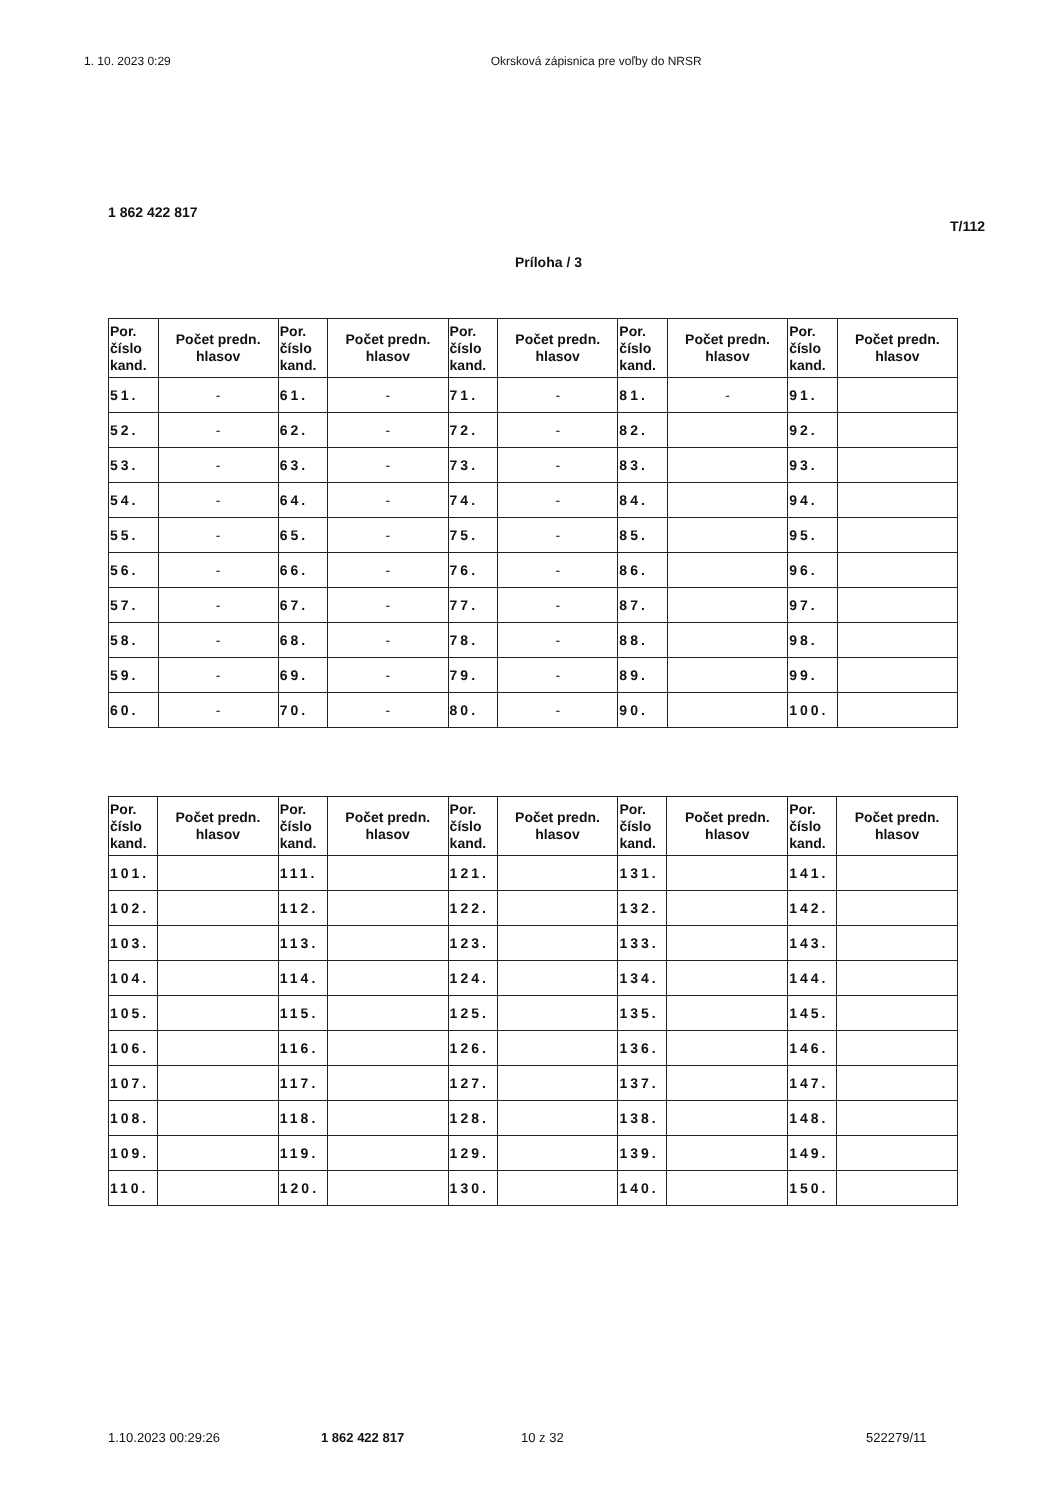1. 10. 2023 0:29 Okrsková zápisnica pre voľby do NRSR
1 862 422 817
T/112
Príloha / 3
| Por. číslo kand. | Počet predn. hlasov | Por. číslo kand. | Počet predn. hlasov | Por. číslo kand. | Počet predn. hlasov | Por. číslo kand. | Počet predn. hlasov | Por. číslo kand. | Počet predn. hlasov |
| --- | --- | --- | --- | --- | --- | --- | --- | --- | --- |
| 51. | - | 61. | - | 71. | - | 81. | - | 91. | |
| 52. | - | 62. | - | 72. | - | 82. | | 92. | |
| 53. | - | 63. | - | 73. | - | 83. | | 93. | |
| 54. | - | 64. | - | 74. | - | 84. | | 94. | |
| 55. | - | 65. | - | 75. | - | 85. | | 95. | |
| 56. | - | 66. | - | 76. | - | 86. | | 96. | |
| 57. | - | 67. | - | 77. | - | 87. | | 97. | |
| 58. | - | 68. | - | 78. | - | 88. | | 98. | |
| 59. | - | 69. | - | 79. | - | 89. | | 99. | |
| 60. | - | 70. | - | 80. | - | 90. | | 100. | |
| Por. číslo kand. | Počet predn. hlasov | Por. číslo kand. | Počet predn. hlasov | Por. číslo kand. | Počet predn. hlasov | Por. číslo kand. | Počet predn. hlasov | Por. číslo kand. | Počet predn. hlasov |
| --- | --- | --- | --- | --- | --- | --- | --- | --- | --- |
| 101. | | 111. | | 121. | | 131. | | 141. | |
| 102. | | 112. | | 122. | | 132. | | 142. | |
| 103. | | 113. | | 123. | | 133. | | 143. | |
| 104. | | 114. | | 124. | | 134. | | 144. | |
| 105. | | 115. | | 125. | | 135. | | 145. | |
| 106. | | 116. | | 126. | | 136. | | 146. | |
| 107. | | 117. | | 127. | | 137. | | 147. | |
| 108. | | 118. | | 128. | | 138. | | 148. | |
| 109. | | 119. | | 129. | | 139. | | 149. | |
| 110. | | 120. | | 130. | | 140. | | 150. | |
1.10.2023 00:29:26 1 862 422 817 10 z 32 522279/11